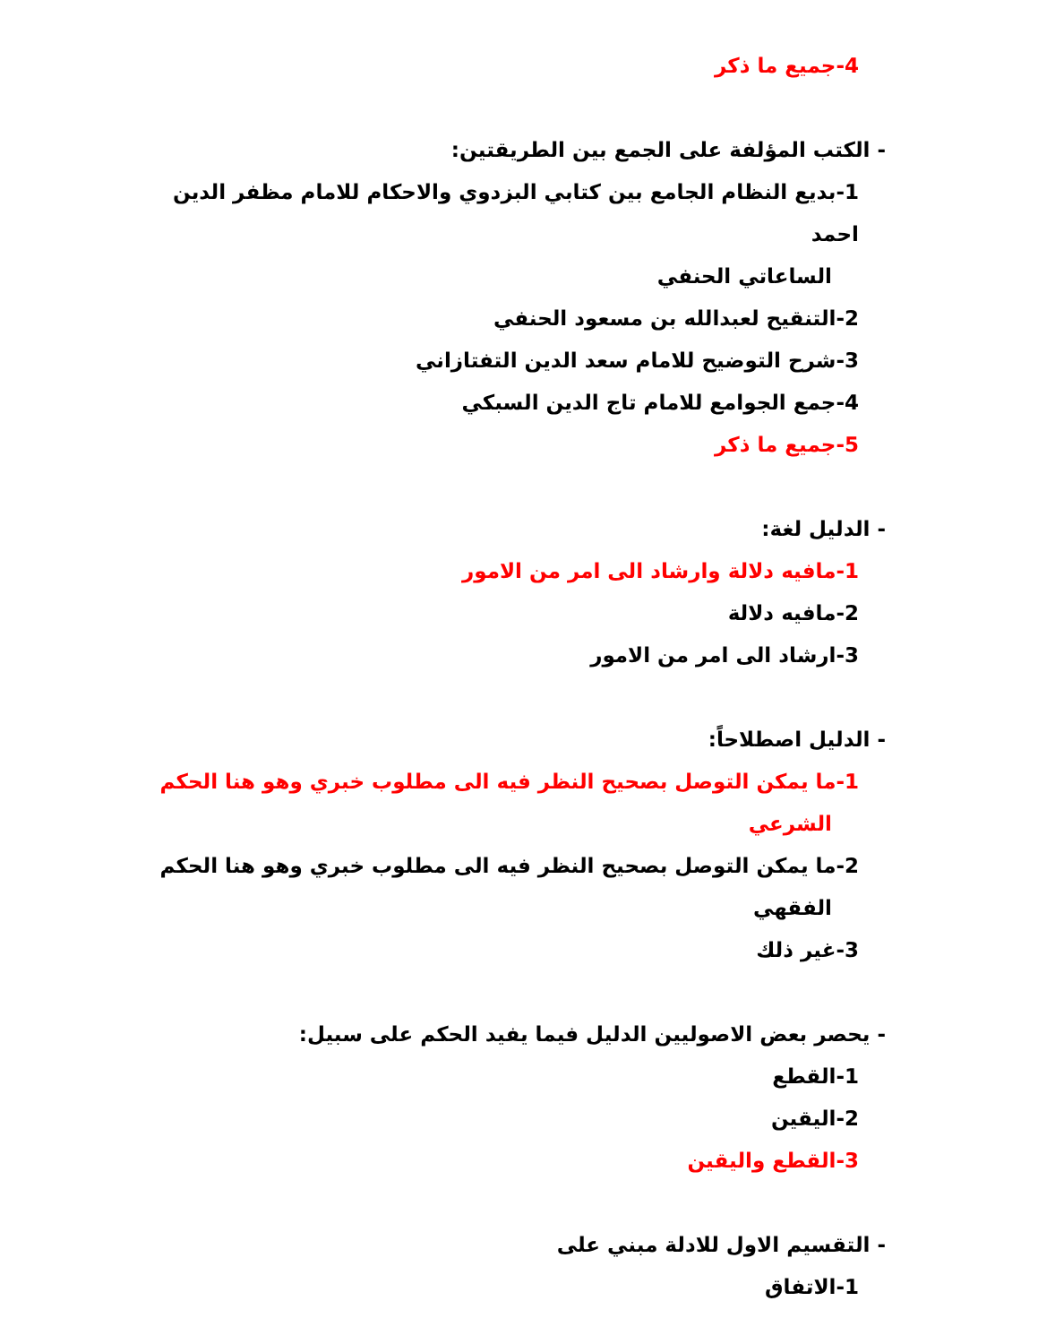4-جميع ما ذكر
- الكتب المؤلفة على الجمع بين الطريقتين:
1-بديع النظام الجامع بين كتابي البزدوي والاحكام للامام مظفر الدين احمد
الساعاتي الحنفي
2-التنقيح لعبدالله بن مسعود الحنفي
3-شرح التوضيح للامام سعد الدين التفتازاني
4-جمع الجوامع للامام تاج الدين السبكي
5-جميع ما ذكر
- الدليل لغة:
1-مافيه دلالة وارشاد الى امر من الامور
2-مافيه دلالة
3-ارشاد الى امر من الامور
- الدليل اصطلاحاً:
1-ما يمكن التوصل بصحيح النظر فيه الى مطلوب خبري وهو هنا الحكم
الشرعي
2-ما يمكن التوصل بصحيح النظر فيه الى مطلوب خبري وهو هنا الحكم
الفقهي
3-غير ذلك
- يحصر بعض الاصوليين الدليل فيما يفيد الحكم على سبيل:
1-القطع
2-اليقين
3-القطع واليقين
- التقسيم الاول للادلة مبني على
1-الاتفاق